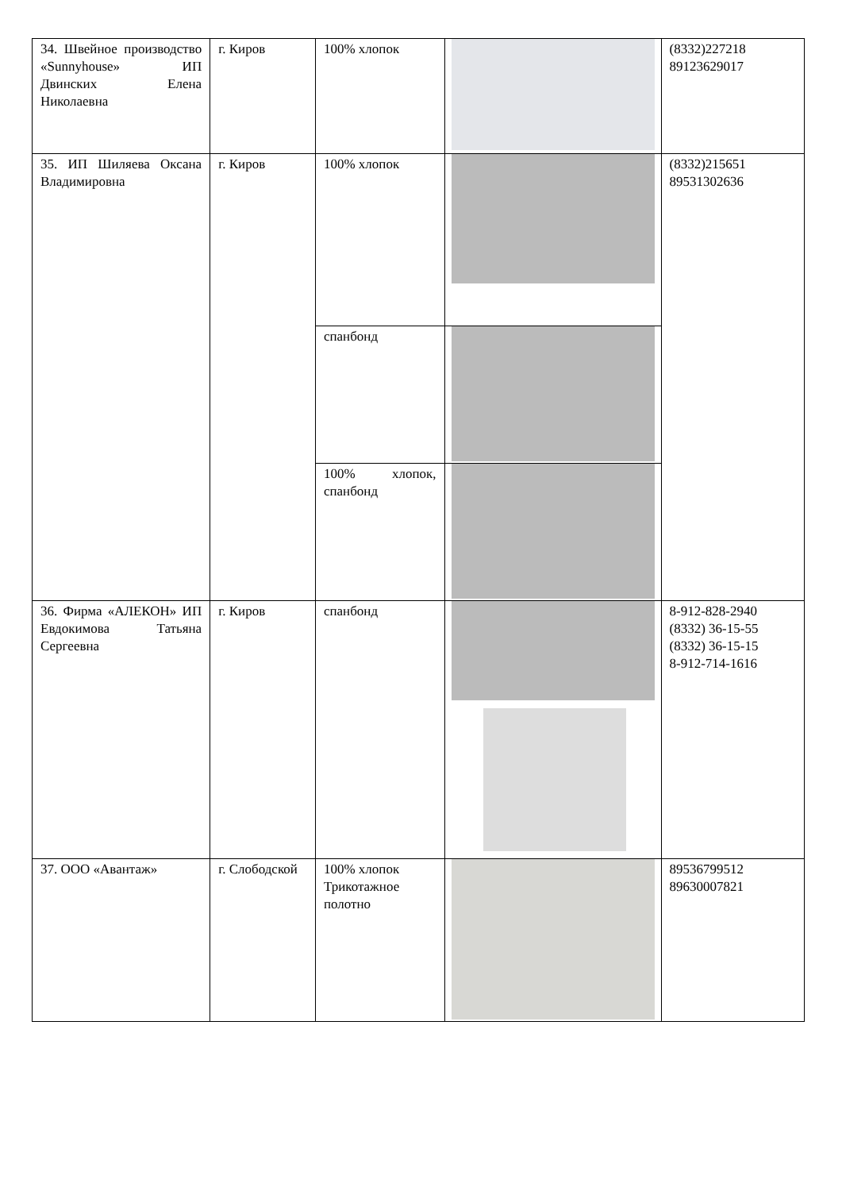| 34. Швейное производство «Sunnyhouse» ИП Двинских Елена Николаевна | г. Киров | 100% хлопок | | (8332)227218 89123629017 |
| 35. ИП Шиляева Оксана Владимировна | г. Киров | 100% хлопок | | (8332)215651 89531302636 |
| | | спанбонд | | |
| | | 100% хлопок, спанбонд | | |
| 36. Фирма «АЛЕКОН» ИП Евдокимова Татьяна Сергеевна | г. Киров | спанбонд | | 8-912-828-2940 (8332) 36-15-55 (8332) 36-15-15 8-912-714-1616 |
| 37. ООО «Авантаж» | г. Слободской | 100% хлопок Трикотажное полотно | | 89536799512 89630007821 |